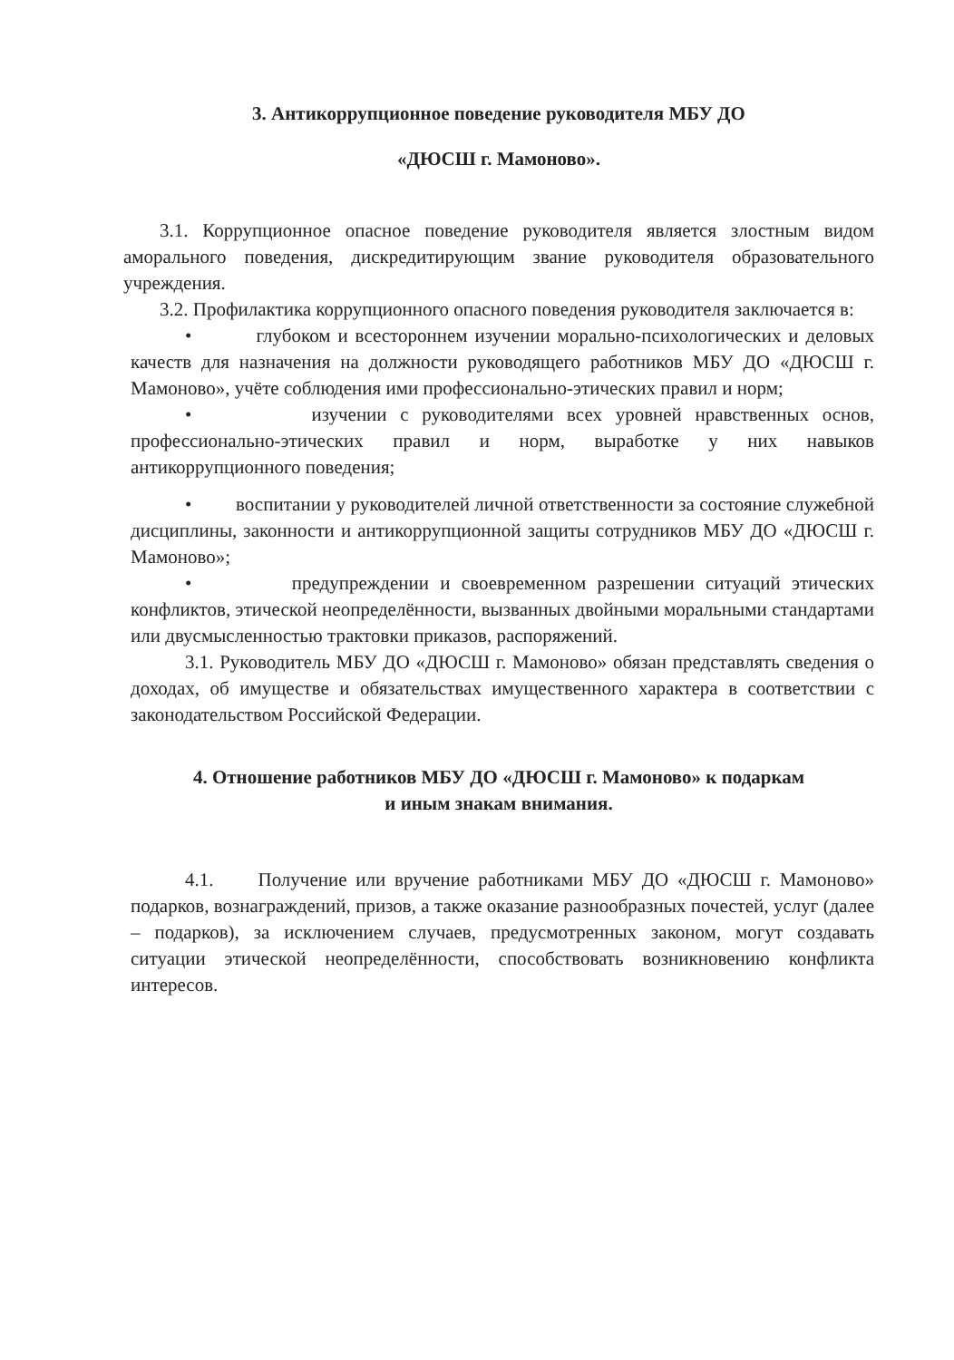3. Антикоррупционное поведение руководителя МБУ ДО
«ДЮСШ г. Мамоново».
3.1. Коррупционное опасное поведение руководителя является злостным видом аморального поведения, дискредитирующим звание руководителя образовательного учреждения.
3.2. Профилактика коррупционного опасного поведения руководителя заключается в:
• глубоком и всестороннем изучении морально-психологических и деловых качеств для назначения на должности руководящего работников МБУ ДО «ДЮСШ г. Мамоново», учёте соблюдения ими профессионально-этических правил и норм;
• изучении с руководителями всех уровней нравственных основ, профессионально-этических правил и норм, выработке у них навыков антикоррупционного поведения;
• воспитании у руководителей личной ответственности за состояние служебной дисциплины, законности и антикоррупционной защиты сотрудников МБУ ДО «ДЮСШ г. Мамоново»;
• предупреждении и своевременном разрешении ситуаций этических конфликтов, этической неопределённости, вызванных двойными моральными стандартами или двусмысленностью трактовки приказов, распоряжений.
3.1. Руководитель МБУ ДО «ДЮСШ г. Мамоново» обязан представлять сведения о доходах, об имуществе и обязательствах имущественного характера в соответствии с законодательством Российской Федерации.
4. Отношение работников МБУ ДО «ДЮСШ г. Мамоново» к подаркам
и иным знакам внимания.
4.1. Получение или вручение работниками МБУ ДО «ДЮСШ г. Мамоново» подарков, вознаграждений, призов, а также оказание разнообразных почестей, услуг (далее – подарков), за исключением случаев, предусмотренных законом, могут создавать ситуации этической неопределённости, способствовать возникновению конфликта интересов.